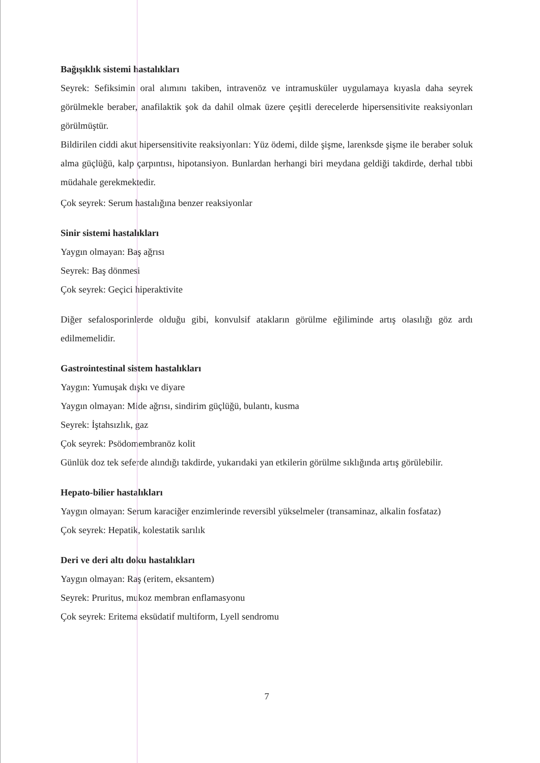Bağışıklık sistemi hastalıkları
Seyrek: Sefiksimin oral alımını takiben, intravenöz ve intramusküler uygulamaya kıyasla daha seyrek görülmekle beraber, anafilaktik şok da dahil olmak üzere çeşitli derecelerde hipersensitivite reaksiyonları görülmüştür.
Bildirilen ciddi akut hipersensitivite reaksiyonları: Yüz ödemi, dilde şişme, larenksde şişme ile beraber soluk alma güçlüğü, kalp çarpıntısı, hipotansiyon. Bunlardan herhangi biri meydana geldiği takdirde, derhal tıbbi müdahale gerekmektedir.
Çok seyrek: Serum hastalığına benzer reaksiyonlar
Sinir sistemi hastalıkları
Yaygın olmayan: Baş ağrısı
Seyrek: Baş dönmesi
Çok seyrek: Geçici hiperaktivite
Diğer sefalosporinlerde olduğu gibi, konvulsif atakların görülme eğiliminde artış olasılığı göz ardı edilmemelidir.
Gastrointestinal sistem hastalıkları
Yaygın: Yumuşak dışkı ve diyare
Yaygın olmayan: Mide ağrısı, sindirim güçlüğü, bulantı, kusma
Seyrek: İştahsızlık, gaz
Çok seyrek: Psödomembranöz kolit
Günlük doz tek seferde alındığı takdirde, yukarıdaki yan etkilerin görülme sıklığında artış görülebilir.
Hepato-bilier hastalıkları
Yaygın olmayan: Serum karaciğer enzimlerinde reversibl yükselmeler (transaminaz, alkalin fosfataz)
Çok seyrek: Hepatik, kolestatik sarılık
Deri ve deri altı doku hastalıkları
Yaygın olmayan: Raş (eritem, eksantem)
Seyrek: Pruritus, mukoz membran enflamasyonu
Çok seyrek: Eritema eksüdatif multiform, Lyell sendromu
7